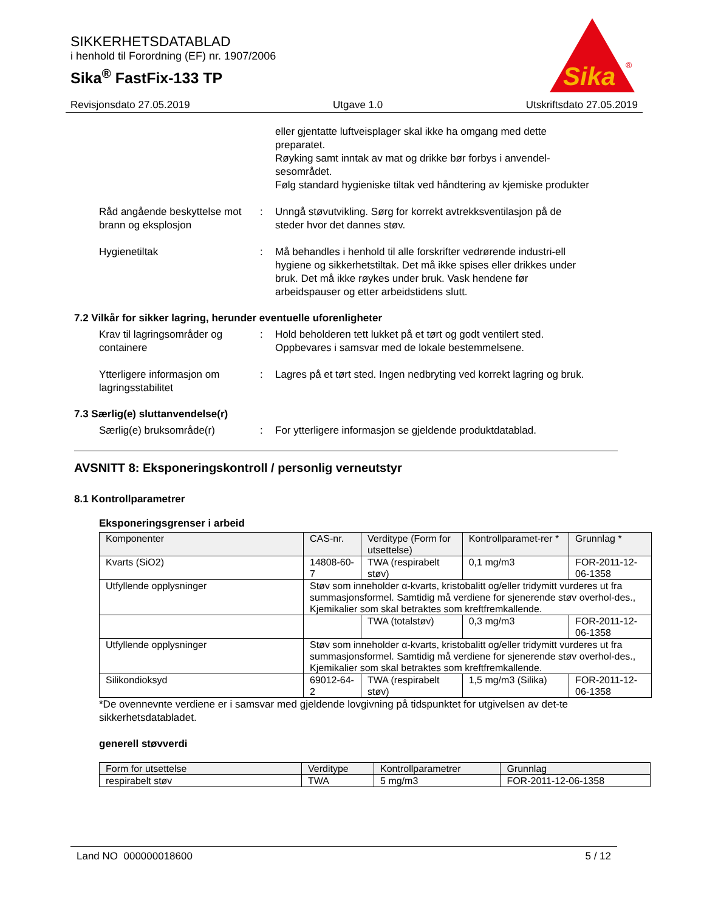SIKKERHETSDATABLAD
i henhold til Forordning (EF) nr. 1907/2006
Sika<sup>®</sup> FastFix-133 TP
Sika
®
Revisjonsdato 27.05.2019 Utgave 1.0 Utskriftsdato 27.05.2019
eller gjentatte luftveisplager skal ikke ha omgang med dette preparatet.
Røyking samt inntak av mat og drikke bør forbys i anvendel-sesområdet.
Følg standard hygieniske tiltak ved håndtering av kjemiske produkter
Råd angående beskyttelse mot brann og eksplosjon
: Unngå støvutvikling. Sørg for korrekt avtrekksventilasjon på de steder hvor det dannes støv.
Hygienetiltak : Må behandles i henhold til alle forskrifter vedrørende industri-ell hygiene og sikkerhetstiltak. Det må ikke spises eller drikkes under bruk. Det må ikke røykes under bruk. Vask hendene før arbeidspauser og etter arbeidstidens slutt.
7.2 Vilkår for sikker lagring, herunder eventuelle uforenligheter
Krav til lagringsområder og containere
: Hold beholderen tett lukket på et tørt og godt ventilert sted. Oppbevares i samsvar med de lokale bestemmelsene.
Ytterligere informasjon om lagringsstabilitet
: Lagres på et tørt sted. Ingen nedbryting ved korrekt lagring og bruk.
7.3 Særlig(e) sluttanvendelse(r)
Særlig(e) bruksområde(r) : For ytterligere informasjon se gjeldende produktdatablad.
AVSNITT 8: Eksponeringskontroll / personlig verneutstyr
8.1 Kontrollparametrer
Eksponeringsgrenser i arbeid
| Komponenter | CAS-nr. | Verditype (Form for utsettelse) | Kontrollparamet-rer * | Grunnlag * |
| Kvarts (SiO2) | 14808-60-7 | TWA (respirabelt støv) | 0,1 mg/m3 | FOR-2011-12-06-1358 |
| Utfyllende opplysninger | Støv som inneholder α-kvarts, kristobalitt og/eller tridymitt vurderes ut fra summasjonsformel. Samtidig må verdiene for sjenerende støv overhol-des., Kjemikalier som skal betraktes som kreftfremkallende. | | | |
| | | TWA (totalstøv) | 0,3 mg/m3 | FOR-2011-12-06-1358 |
| Utfyllende opplysninger | Støv som inneholder α-kvarts, kristobalitt og/eller tridymitt vurderes ut fra summasjonsformel. Samtidig må verdiene for sjenerende støv overhol-des., Kjemikalier som skal betraktes som kreftfremkallende. | | | |
| Silikondioksyd | 69012-64-2 | TWA (respirabelt støv) | 1,5 mg/m3 (Silika) | FOR-2011-12-06-1358 |
*De ovennevnte verdiene er i samsvar med gjeldende lovgivning på tidspunktet for utgivelsen av det-te sikkerhetsdatabladet.
generell støvverdi
| Form for utsettelse | Verditype | Kontrollparametrer | Grunnlag |
| respirabelt støv | TWA | 5 mg/m3 | FOR-2011-12-06-1358 |
Land NO 000000018600 5 / 12